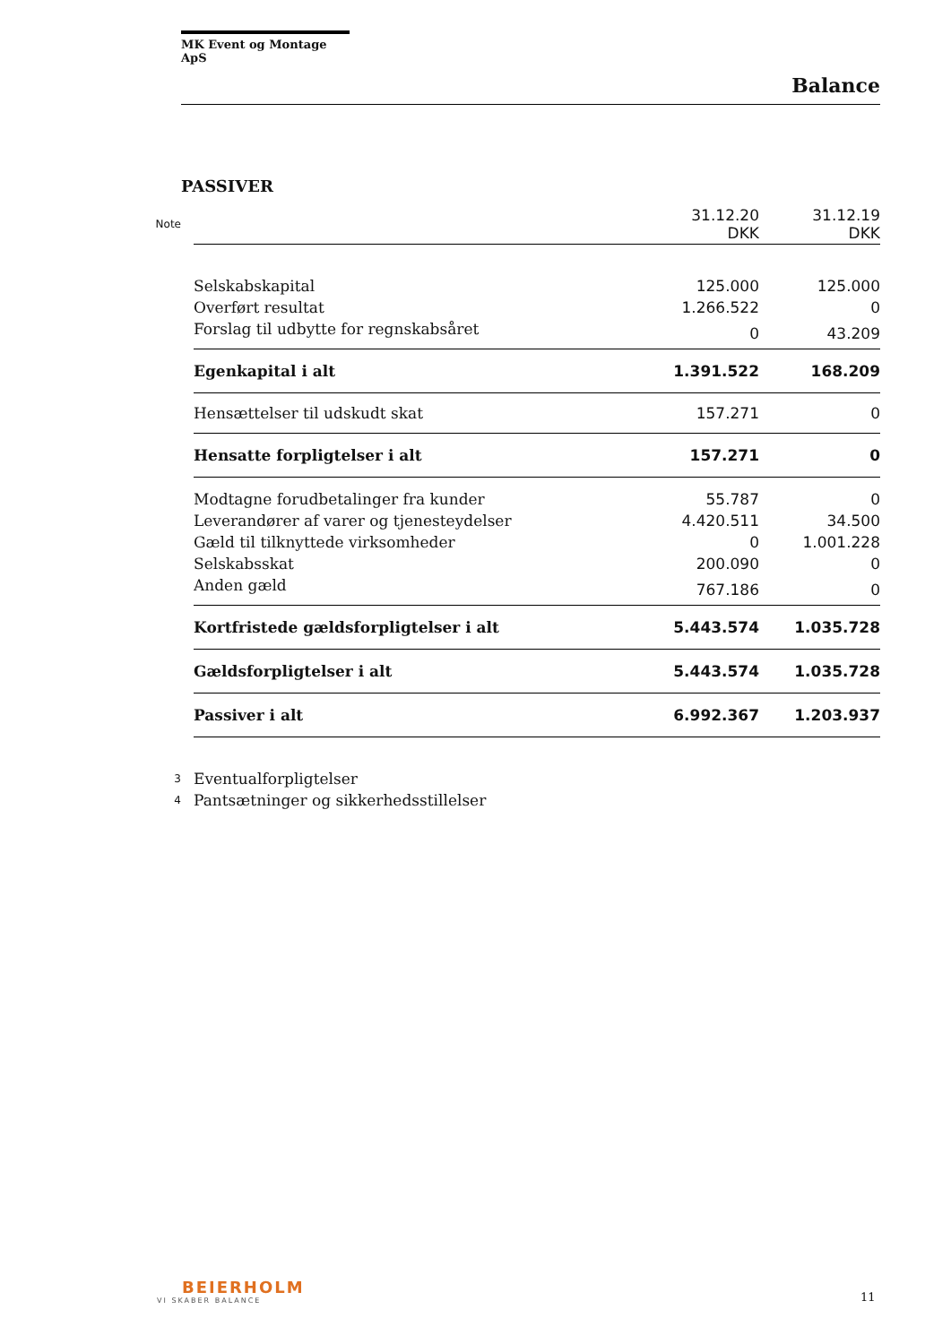MK Event og Montage ApS
Balance
PASSIVER
| Note | | 31.12.20 DKK | 31.12.19 DKK |
| | Selskabskapital | 125.000 | 125.000 |
| | Overført resultat | 1.266.522 | 0 |
| | Forslag til udbytte for regnskabsåret | 0 | 43.209 |
| | Egenkapital i alt | 1.391.522 | 168.209 |
| | Hensættelser til udskudt skat | 157.271 | 0 |
| | Hensatte forpligtelser i alt | 157.271 | 0 |
| | Modtagne forudbetalinger fra kunder | 55.787 | 0 |
| | Leverandører af varer og tjenesteydelser | 4.420.511 | 34.500 |
| | Gæld til tilknyttede virksomheder | 0 | 1.001.228 |
| | Selskabsskat | 200.090 | 0 |
| | Anden gæld | 767.186 | 0 |
| | Kortfristede gældsforpligtelser i alt | 5.443.574 | 1.035.728 |
| | Gældsforpligtelser i alt | 5.443.574 | 1.035.728 |
| | Passiver i alt | 6.992.367 | 1.203.937 |
| 3 | Eventualforpligtelser | | |
| 4 | Pantsætninger og sikkerhedsstillelser | | |
BEIERHOLM
VI SKABER BALANCE
11